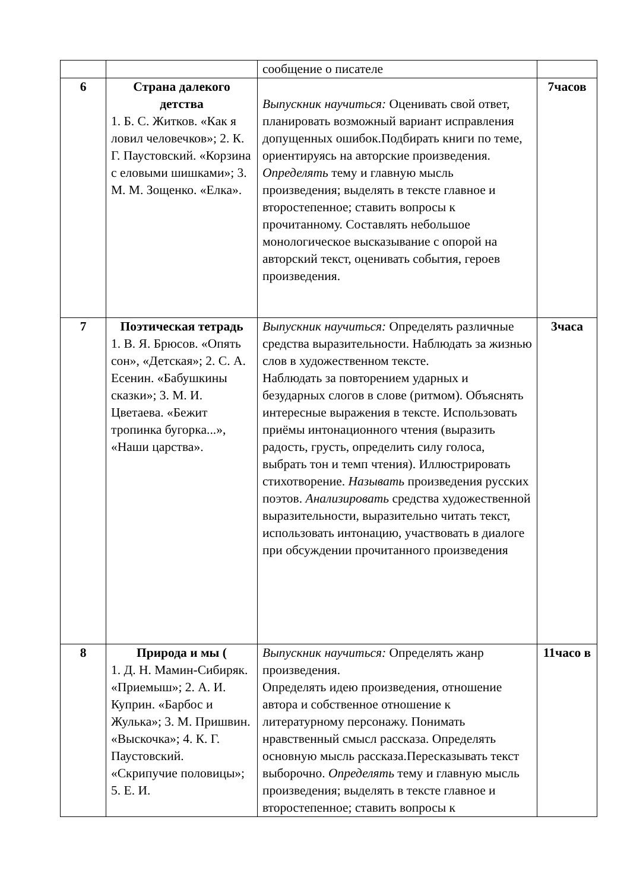| | | сообщение о писателе | |
| 6 | Страна далекого детства 1. Б. С. Житков. «Как я ловил человечков»; 2. К. Г. Паустовский. «Корзина с еловыми шишками»; 3. М. М. Зощенко. «Елка». | Выпускник научиться: Оценивать свой ответ, планировать возможный вариант исправления допущенных ошибок.Подбирать книги по теме, ориентируясь на авторские произведения. Определять тему и главную мысль произведения; выделять в тексте главное и второстепенное; ставить вопросы к прочитанному. Составлять небольшое монологическое высказывание с опорой на авторский текст, оценивать события, героев произведения. | 7часов |
| 7 | Поэтическая тетрадь 1. В. Я. Брюсов. «Опять сон», «Детская»; 2. С. А. Есенин. «Бабушкины сказки»; 3. М. И. Цветаева. «Бежит тропинка бугорка...», «Наши царства». | Выпускник научиться: Определять различные средства выразительности. Наблюдать за жизнью слов в художественном тексте. Наблюдать за повторением ударных и безударных слогов в слове (ритмом). Объяснять интересные выражения в тексте. Использовать приёмы интонационного чтения (выразить радость, грусть, определить силу голоса, выбрать тон и темп чтения). Иллюстрировать стихотворение. Называть произведения русских поэтов. Анализировать средства художественной выразительности, выразительно читать текст, использовать интонацию, участвовать в диалоге при обсуждении прочитанного произведения | 3часа |
| 8 | Природа и мы ( 1. Д. Н. Мамин-Сибиряк. «Приемыш»; 2. А. И. Куприн. «Барбос и Жулька»; 3. М. Пришвин. «Выскочка»; 4. К. Г. Паустовский. «Скрипучие половицы»; 5. Е. И. | Выпускник научиться: Определять жанр произведения. Определять идею произведения, отношение автора и собственное отношение к литературному персонажу. Понимать нравственный смысл рассказа. Определять основную мысль рассказа.Пересказывать текст выборочно. Определять тему и главную мысль произведения; выделять в тексте главное и второстепенное; ставить вопросы к | 11часо в |